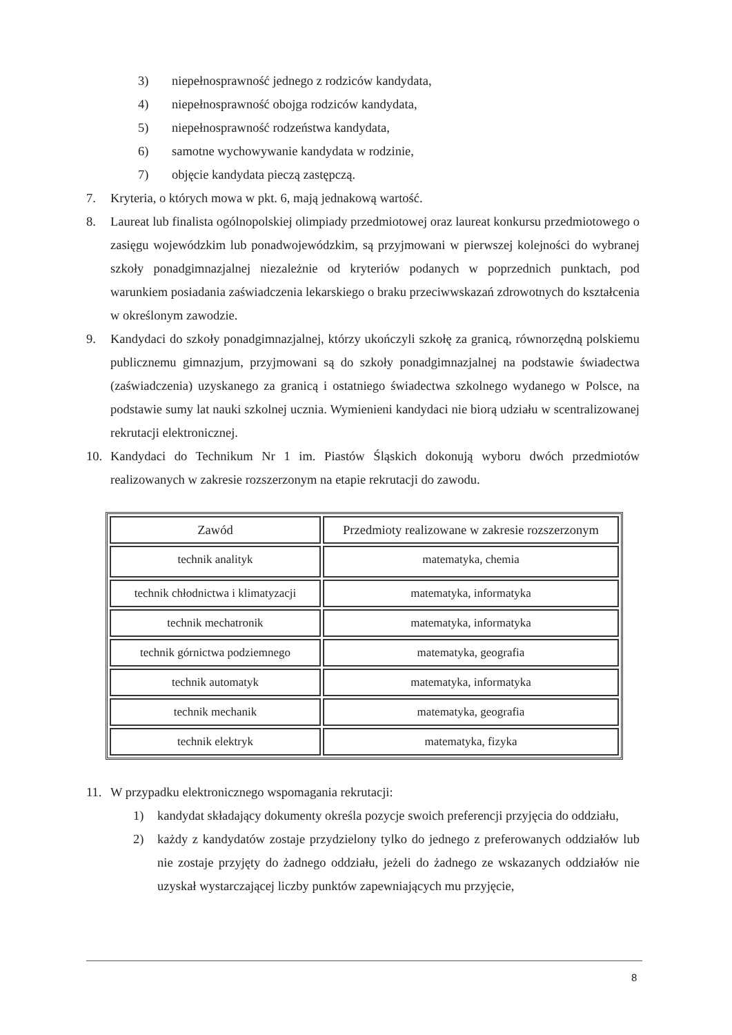3) niepełnosprawność jednego z rodziców kandydata,
4) niepełnosprawność obojga rodziców kandydata,
5) niepełnosprawność rodzeństwa kandydata,
6) samotne wychowywanie kandydata w rodzinie,
7) objęcie kandydata pieczą zastępczą.
7. Kryteria, o których mowa w pkt. 6, mają jednakową wartość.
8. Laureat lub finalista ogólnopolskiej olimpiady przedmiotowej oraz laureat konkursu przedmiotowego o zasięgu wojewódzkim lub ponadwojewódzkim, są przyjmowani w pierwszej kolejności do wybranej szkoły ponadgimnazjalnej niezależnie od kryteriów podanych w poprzednich punktach, pod warunkiem posiadania zaświadczenia lekarskiego o braku przeciwwskazań zdrowotnych do kształcenia w określonym zawodzie.
9. Kandydaci do szkoły ponadgimnazjalnej, którzy ukończyli szkołę za granicą, równorzędną polskiemu publicznemu gimnazjum, przyjmowani są do szkoły ponadgimnazjalnej na podstawie świadectwa (zaświadczenia) uzyskanego za granicą i ostatniego świadectwa szkolnego wydanego w Polsce, na podstawie sumy lat nauki szkolnej ucznia. Wymienieni kandydaci nie biorą udziału w scentralizowanej rekrutacji elektronicznej.
10. Kandydaci do Technikum Nr 1 im. Piastów Śląskich dokonują wyboru dwóch przedmiotów realizowanych w zakresie rozszerzonym na etapie rekrutacji do zawodu.
| Zawód | Przedmioty realizowane w zakresie rozszerzonym |
| technik analityk | matematyka, chemia |
| technik chłodnictwa i klimatyzacji | matematyka, informatyka |
| technik mechatronik | matematyka, informatyka |
| technik górnictwa podziemnego | matematyka, geografia |
| technik automatyk | matematyka, informatyka |
| technik mechanik | matematyka, geografia |
| technik elektryk | matematyka, fizyka |
11. W przypadku elektronicznego wspomagania rekrutacji:
1) kandydat składający dokumenty określa pozycje swoich preferencji przyjęcia do oddziału,
2) każdy z kandydatów zostaje przydzielony tylko do jednego z preferowanych oddziałów lub nie zostaje przyjęty do żadnego oddziału, jeżeli do żadnego ze wskazanych oddziałów nie uzyskał wystarczającej liczby punktów zapewniających mu przyjęcie,
8